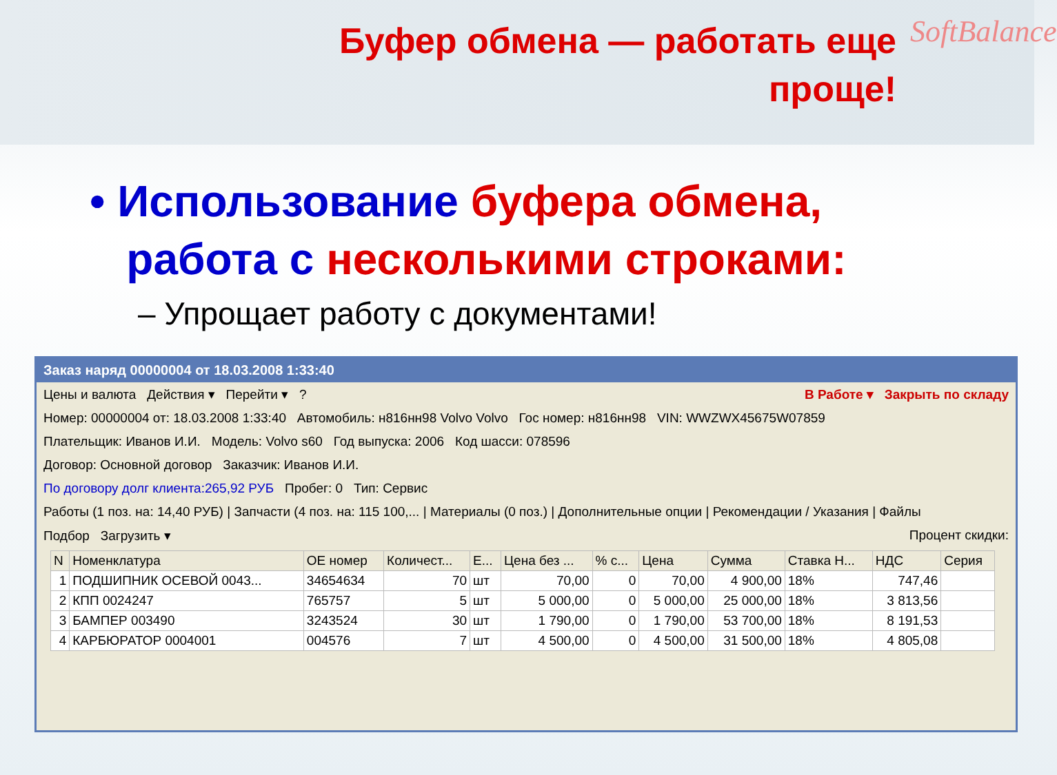Буфер обмена — работать еще
проще!
SoftBalance
• Использование буфера обмена,
работа с несколькими строками:
– Упрощает работу с документами!
Заказ наряд 00000004 от 18.03.2008 1:33:40
Цены и валюта Действия ▾ Перейти ▾ ? В Работе ▾ Закрыть по складу
Номер: 00000004 от: 18.03.2008 1:33:40 Автомобиль: н816нн98 Volvo Volvo Гос номер: н816нн98 VIN: WWZWX45675W07859
Плательщик: Иванов И.И. Модель: Volvo s60 Год выпуска: 2006 Код шасси: 078596
Договор: Основной договор Заказчик: Иванов И.И.
По договору долг клиента:265,92 РУБ Пробег: 0 Тип: Сервис
Работы (1 поз. на: 14,40 РУБ) | Запчасти (4 поз. на: 115 100,... | Материалы (0 поз.) | Дополнительные опции | Рекомендации / Указания | Файлы
Подбор Загрузить ▾ Процент скидки:
| N | Номенклатура | ОЕ номер | Количест... | Е... | Цена без ... | % с... | Цена | Сумма | Ставка Н... | НДС | Серия |
| --- | --- | --- | --- | --- | --- | --- | --- | --- | --- | --- | --- |
| 1 | ПОДШИПНИК ОСЕВОЙ 0043... | 34654634 | 70 | шт | 70,00 | 0 | 70,00 | 4 900,00 | 18% | 747,46 | |
| 2 | КПП 0024247 | 765757 | 5 | шт | 5 000,00 | 0 | 5 000,00 | 25 000,00 | 18% | 3 813,56 | |
| 3 | БАМПЕР 003490 | 3243524 | 30 | шт | 1 790,00 | 0 | 1 790,00 | 53 700,00 | 18% | 8 191,53 | |
| 4 | КАРБЮРАТОР 0004001 | 004576 | 7 | шт | 4 500,00 | 0 | 4 500,00 | 31 500,00 | 18% | 4 805,08 | |